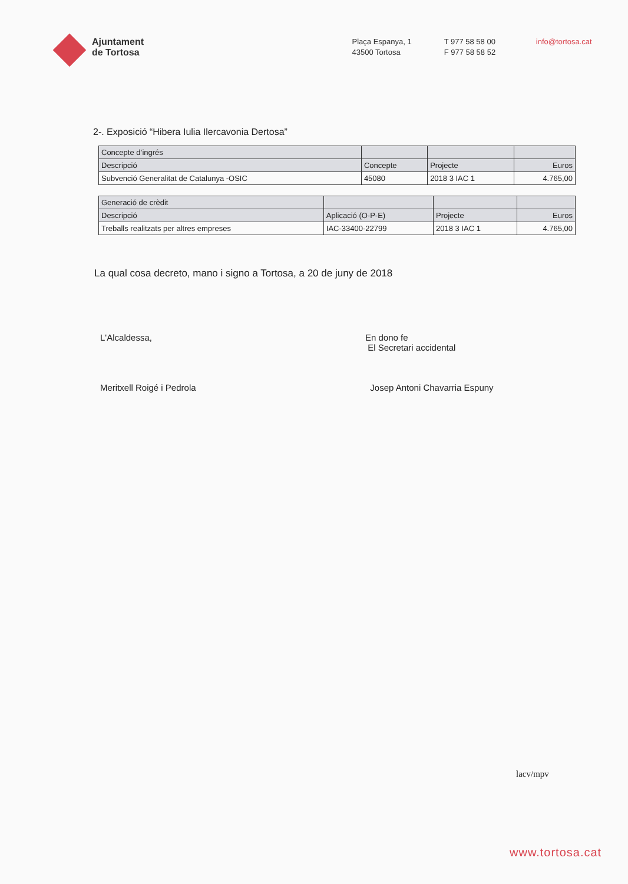Ajuntament
de Tortosa
Plaça Espanya, 1
43500 Tortosa
T 977 58 58 00
F 977 58 58 52
info@tortosa.cat
2-. Exposició “Hibera Iulia Ilercavonia Dertosa”
| Concepte d’ingrés | | | |
| --- | --- | --- | --- |
| Descripció | Concepte | Projecte | Euros |
| Subvenció Generalitat de Catalunya -OSIC | 45080 | 2018 3 IAC 1 | 4.765,00 |
| Generació de crèdit | | | |
| --- | --- | --- | --- |
| Descripció | Aplicació (O-P-E) | Projecte | Euros |
| Treballs realitzats per altres empreses | IAC-33400-22799 | 2018 3 IAC 1 | 4.765,00 |
La qual cosa decreto, mano i signo a Tortosa, a 20 de juny de 2018
L'Alcaldessa,
Meritxell Roigé i Pedrola
En dono fe
El Secretari accidental
Josep Antoni Chavarria Espuny
lacv/mpv
www.tortosa.cat